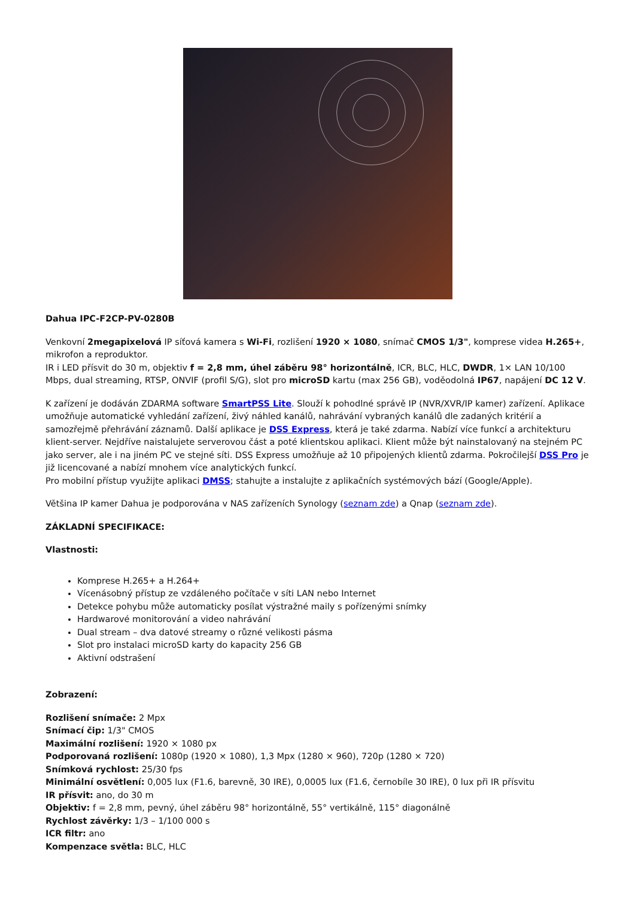Dahua IPC-F2CP-PV-0280B
Venkovní 2megapixelová IP síťová kamera s Wi-Fi, rozlišení 1920 × 1080, snímač CMOS 1/3", komprese videa H.265+, mikrofon a reproduktor.
IR i LED přísvit do 30 m, objektiv f = 2,8 mm, úhel záběru 98° horizontálně, ICR, BLC, HLC, DWDR, 1× LAN 10/100 Mbps, dual streaming, RTSP, ONVIF (profil S/G), slot pro microSD kartu (max 256 GB), voděodolná IP67, napájení DC 12 V.
K zařízení je dodáván ZDARMA software SmartPSS Lite. Slouží k pohodlné správě IP (NVR/XVR/IP kamer) zařízení. Aplikace umožňuje automatické vyhledání zařízení, živý náhled kanálů, nahrávání vybraných kanálů dle zadaných kritérií a samozřejmě přehrávání záznamů. Další aplikace je DSS Express, která je také zdarma. Nabízí více funkcí a architekturu klient-server. Nejdříve naistalujete serverovou část a poté klientskou aplikaci. Klient může být nainstalovaný na stejném PC jako server, ale i na jiném PC ve stejné síti. DSS Express umožňuje až 10 připojených klientů zdarma. Pokročilejší DSS Pro je již licencované a nabízí mnohem více analytických funkcí.
Pro mobilní přístup využijte aplikaci DMSS; stahujte a instalujte z aplikačních systémových bází (Google/Apple).
Většina IP kamer Dahua je podporována v NAS zařízeních Synology (seznam zde) a Qnap (seznam zde).
ZÁKLADNÍ SPECIFIKACE:
Vlastnosti:
Komprese H.265+ a H.264+
Vícenásobný přístup ze vzdáleného počítače v síti LAN nebo Internet
Detekce pohybu může automaticky posílat výstražné maily s pořízenými snímky
Hardwarové monitorování a video nahrávání
Dual stream – dva datové streamy o různé velikosti pásma
Slot pro instalaci microSD karty do kapacity 256 GB
Aktivní odstrašení
Zobrazení:
Rozlišení snímače: 2 Mpx
Snímací čip: 1/3" CMOS
Maximální rozlišení: 1920 × 1080 px
Podporovaná rozlišení: 1080p (1920 × 1080), 1,3 Mpx (1280 × 960), 720p (1280 × 720)
Snímková rychlost: 25/30 fps
Minimální osvětlení: 0,005 lux (F1.6, barevně, 30 IRE), 0,0005 lux (F1.6, černobíle 30 IRE), 0 lux při IR přísvitu
IR přísvit: ano, do 30 m
Objektiv: f = 2,8 mm, pevný, úhel záběru 98° horizontálně, 55° vertikálně, 115° diagonálně
Rychlost závěrky: 1/3 – 1/100 000 s
ICR filtr: ano
Kompenzace světla: BLC, HLC